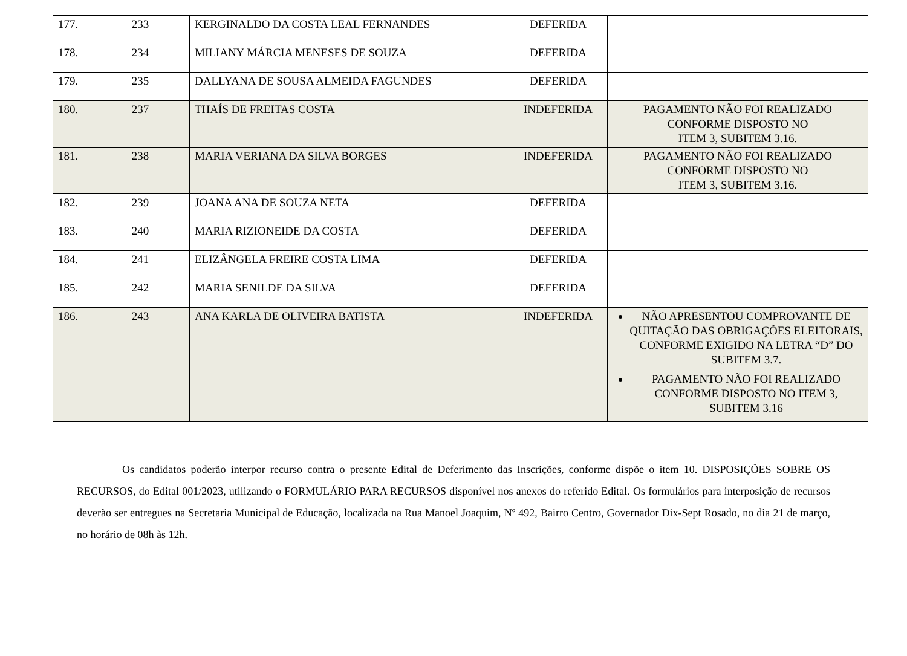| 177. | 233 | KERGINALDO DA COSTA LEAL FERNANDES | DEFERIDA | |
| 178. | 234 | MILIANY MÁRCIA MENESES DE SOUZA | DEFERIDA | |
| 179. | 235 | DALLYANA DE SOUSA ALMEIDA FAGUNDES | DEFERIDA | |
| 180. | 237 | THAÍS DE FREITAS COSTA | INDEFERIDA | PAGAMENTO NÃO FOI REALIZADO CONFORME DISPOSTO NO ITEM 3, SUBITEM 3.16. |
| 181. | 238 | MARIA VERIANA DA SILVA BORGES | INDEFERIDA | PAGAMENTO NÃO FOI REALIZADO CONFORME DISPOSTO NO ITEM 3, SUBITEM 3.16. |
| 182. | 239 | JOANA ANA DE SOUZA NETA | DEFERIDA | |
| 183. | 240 | MARIA RIZIONEIDE DA COSTA | DEFERIDA | |
| 184. | 241 | ELIZÂNGELA FREIRE COSTA LIMA | DEFERIDA | |
| 185. | 242 | MARIA SENILDE DA SILVA | DEFERIDA | |
| 186. | 243 | ANA KARLA DE OLIVEIRA BATISTA | INDEFERIDA | NÃO APRESENTOU COMPROVANTE DE QUITAÇÃO DAS OBRIGAÇÕES ELEITORAIS, CONFORME EXIGIDO NA LETRA “D” DO SUBITEM 3.7. PAGAMENTO NÃO FOI REALIZADO CONFORME DISPOSTO NO ITEM 3, SUBITEM 3.16 |
Os candidatos poderão interpor recurso contra o presente Edital de Deferimento das Inscrições, conforme dispõe o item 10. DISPOSIÇÕES SOBRE OS RECURSOS, do Edital 001/2023, utilizando o FORMULÁRIO PARA RECURSOS disponível nos anexos do referido Edital. Os formulários para interposição de recursos deverão ser entregues na Secretaria Municipal de Educação, localizada na Rua Manoel Joaquim, Nº 492, Bairro Centro, Governador Dix-Sept Rosado, no dia 21 de março, no horário de 08h às 12h.